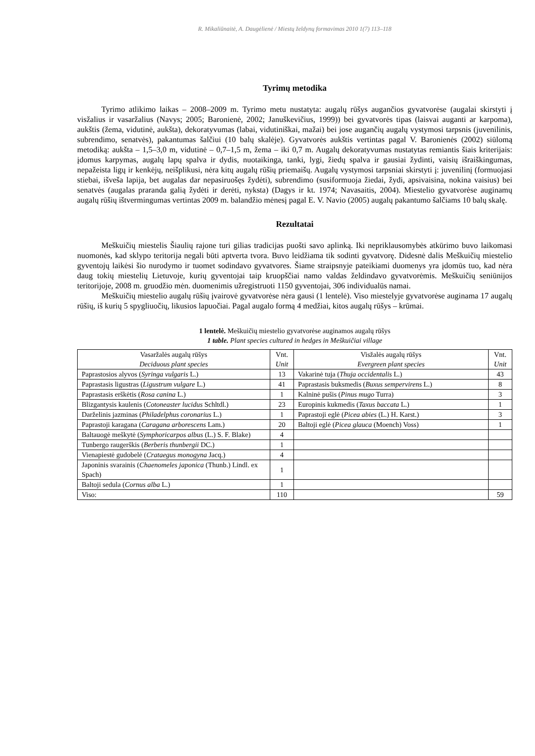R. Mikaliūnaitė, A. Daugėlienė / Miestų želdynų formavimas 2010 1(7) 113–118
Tyrimų metodika
Tyrimo atlikimo laikas – 2008–2009 m. Tyrimo metu nustatyta: augalų rūšys augančios gyvatvorėse (augalai skirstyti į visžalius ir vasaržalius (Navys; 2005; Baronienė, 2002; Januškevičius, 1999)) bei gyvatvorės tipas (laisvai auganti ar karpoma), aukštis (žema, vidutinė, aukšta), dekoratyvumas (labai, vidutiniškai, mažai) bei jose augančių augalų vystymosi tarpsnis (juvenilinis, subrendimo, senatvės), pakantumas šalčiui (10 balų skalėje). Gyvatvorės aukštis vertintas pagal V. Baronienės (2002) siūlomą metodiką: aukšta – 1,5–3,0 m, vidutinė – 0,7–1,5 m, žema – iki 0,7 m. Augalų dekoratyvumas nustatytas remiantis šiais kriterijais: įdomus karpymas, augalų lapų spalva ir dydis, nuotaikinga, tanki, lygi, žiedų spalva ir gausiai žydinti, vaisių išraiškingumas, nepažeista ligų ir kenkėjų, neišplikusi, nėra kitų augalų rūšių priemaišų. Augalų vystymosi tarpsniai skirstyti į: juvenilinį (formuojasi stiebai, išveša lapija, bet augalas dar nepasiruošęs žydėti), subrendimo (susiformuoja žiedai, žydi, apsivaisina, nokina vaisius) bei senatvės (augalas praranda galią žydėti ir derėti, nyksta) (Dagys ir kt. 1974; Navasaitis, 2004). Miestelio gyvatvorėse auginamų augalų rūšių ištvermingumas vertintas 2009 m. balandžio mėnesį pagal E. V. Navio (2005) augalų pakantumo šalčiams 10 balų skalę.
Rezultatai
Meškuičių miestelis Šiaulių rajone turi gilias tradicijas puošti savo aplinką. Iki nepriklausomybės atkūrimo buvo laikomasi nuomonės, kad sklypo teritorija negali būti aptverta tvora. Buvo leidžiama tik sodinti gyvatvorę. Didesnė dalis Meškuičių miestelio gyventojų laikėsi šio nurodymo ir tuomet sodindavo gyvatvores. Šiame straipsnyje pateikiami duomenys yra įdomūs tuo, kad nėra daug tokių miestelių Lietuvoje, kurių gyventojai taip kruopščiai namo valdas želdindavo gyvatvorėmis. Meškuičių seniūnijos teritorijoje, 2008 m. gruodžio mėn. duomenimis užregistruoti 1150 gyventojai, 306 individualūs namai.
Meškuičių miestelio augalų rūšių įvairovė gyvatvorėse nėra gausi (1 lentelė). Viso miestelyje gyvatvorėse auginama 17 augalų rūšių, iš kurių 5 spygliuočių, likusios lapuočiai. Pagal augalo formą 4 medžiai, kitos augalų rūšys – krūmai.
1 lentelė. Meškuičių miestelio gyvatvorėse auginamos augalų rūšys
1 table. Plant species cultured in hedges in Meškuičiai village
| Vasaržalės augalų rūšys Deciduous plant species | Vnt. Unit | Visžalės augalų rūšys Evergreen plant species | Vnt. Unit |
| --- | --- | --- | --- |
| Paprastosios alyvos ( Syringa vulgaris L.) | 13 | Vakarinė tuja ( Thuja occidentalis L.) | 43 |
| Paprastasis ligustras ( Ligustrum vulgare L.) | 41 | Paprastasis buksmedis ( Buxus sempervirens L.) | 8 |
| Paprastasis erškėtis ( Rosa canina L.) | 1 | Kalninė pušis ( Pinus mugo Turra) | 3 |
| Blizgantysis kaulenis ( Cotoneaster lucidus Schltdl.) | 23 | Europinis kukmedis ( Taxus baccata L.) | 1 |
| Darželinis jazminas ( Philadelphus coronarius L.) | 1 | Paprastoji eglė ( Picea abies (L.) H. Karst.) | 3 |
| Paprastoji karagana ( Caragana arborescens Lam.) | 20 | Baltoji eglė ( Picea glauca (Moench) Voss) | 1 |
| Baltauogė meškytė ( Symphoricarpos albus (L.) S. F. Blake) | 4 | | |
| Tunbergo raugerškis ( Berberis thunbergii DC.) | 1 | | |
| Vienapiestė gudobelė ( Crataegus monogyna Jacq.) | 4 | | |
| Japoninis svarainis ( Chaenomeles japonica (Thunb.) Lindl. ex Spach) | 1 | | |
| Baltoji sedula ( Cornus alba L.) | 1 | | |
| Viso: | 110 | | 59 |